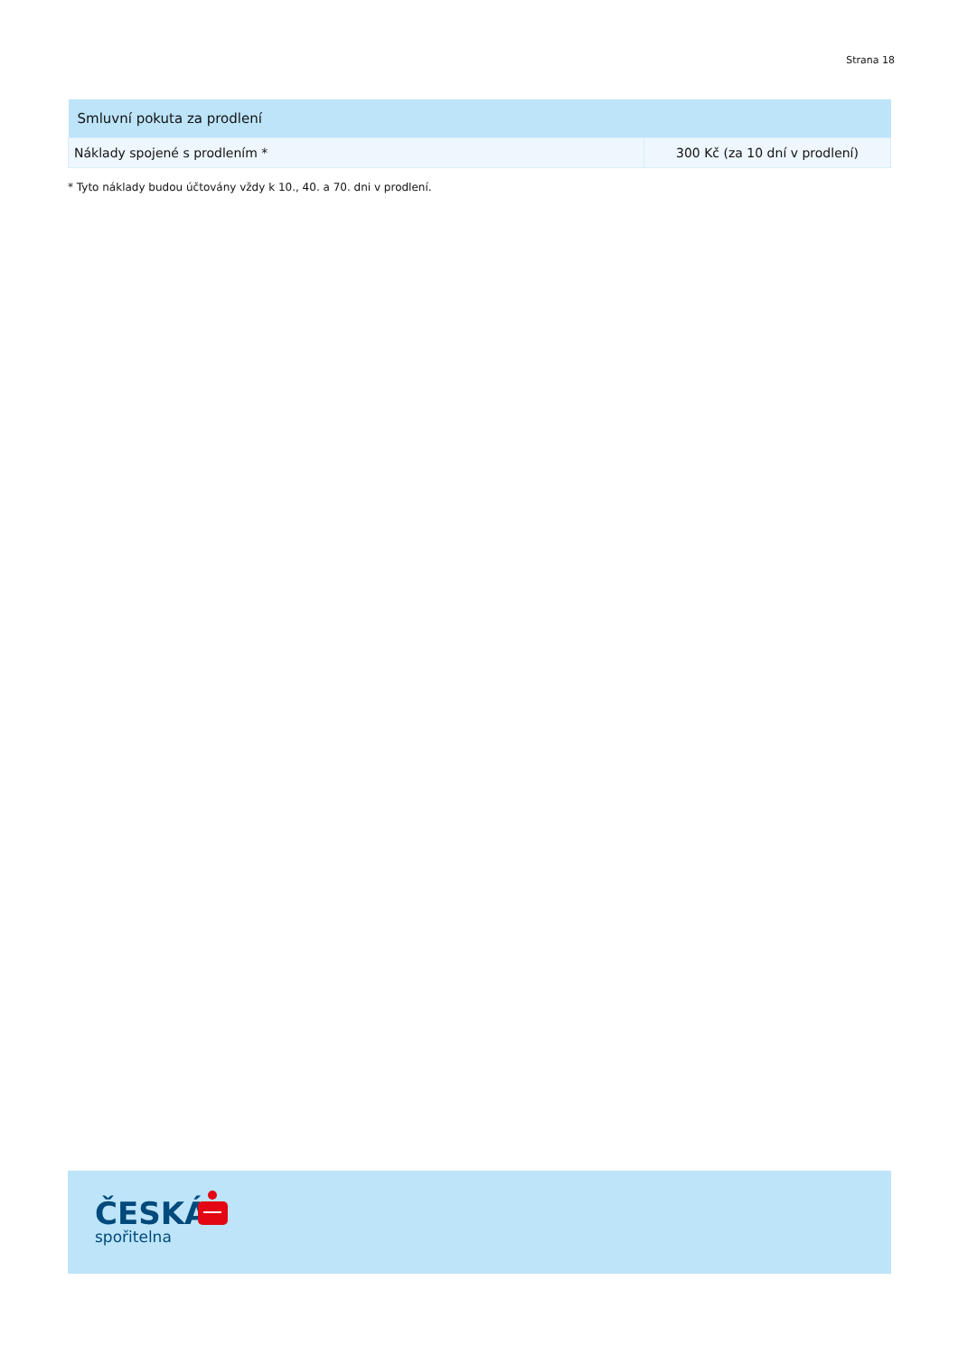Strana 18
| Smluvní pokuta za prodlení | |
| --- | --- |
| Náklady spojené s prodlením * | 300 Kč (za 10 dní v prodlení) |
* Tyto náklady budou účtovány vždy k 10., 40. a 70. dni v prodlení.
ČESKÁ
spořitelna